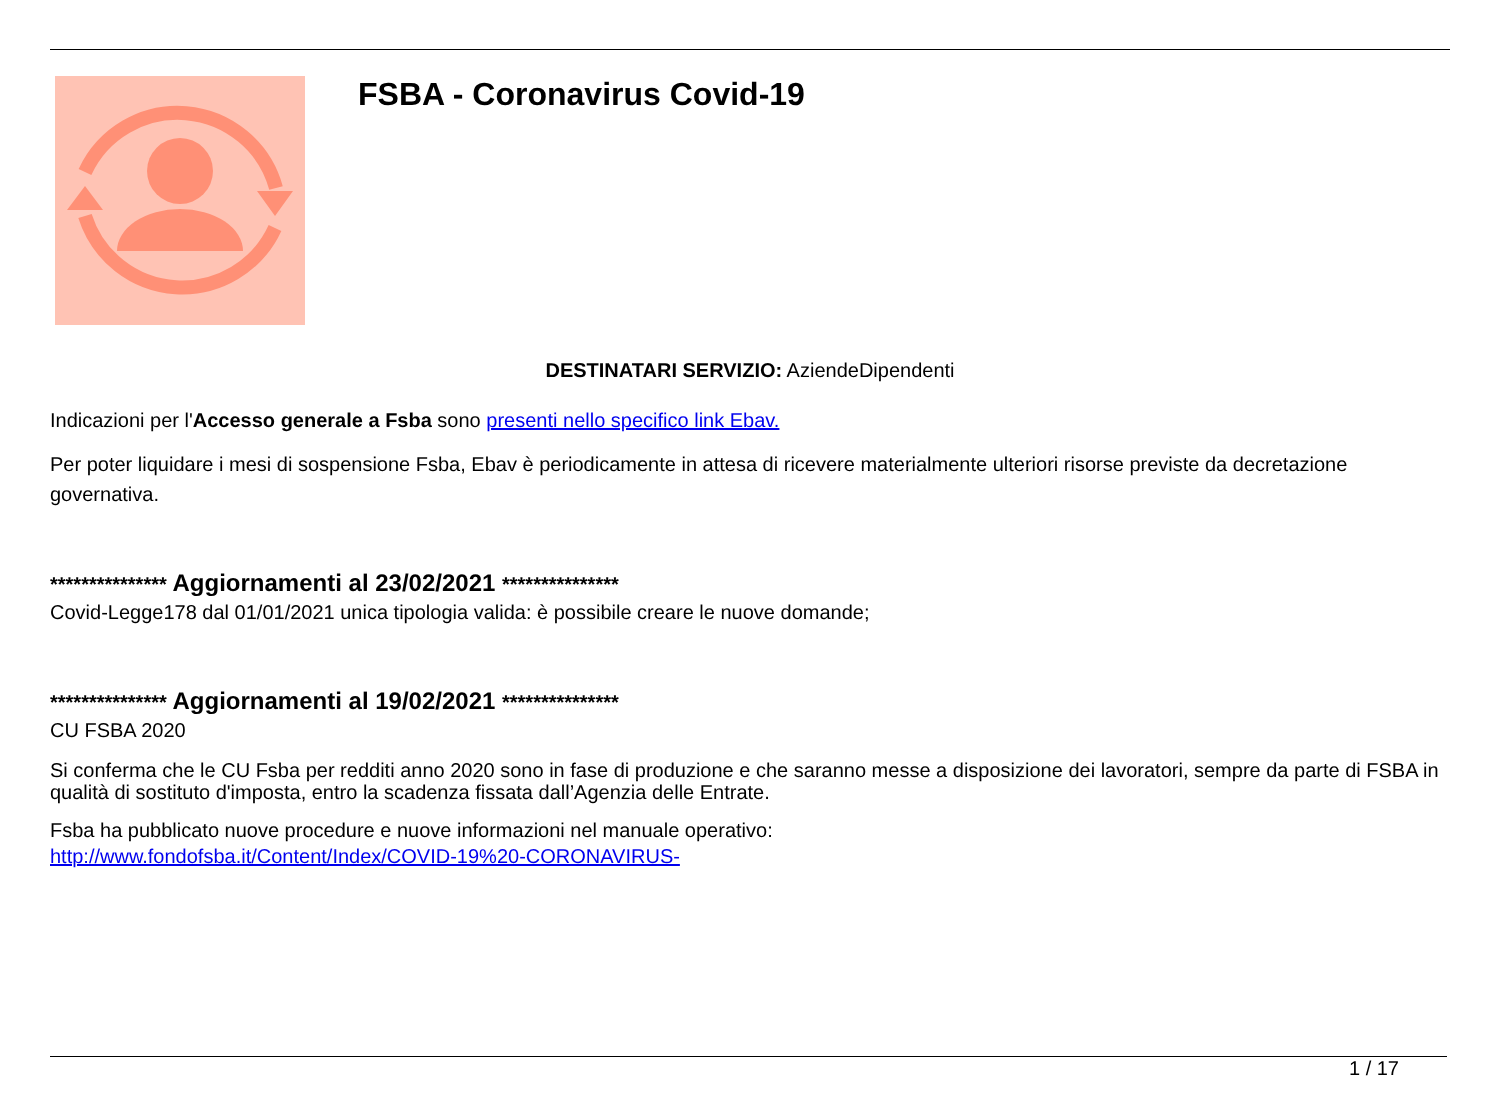FSBA - Coronavirus Covid-19
DESTINATARI SERVIZIO: AziendeDipendenti
Indicazioni per l'Accesso generale a Fsba sono presenti nello specifico link Ebav.
Per poter liquidare i mesi di sospensione Fsba, Ebav è periodicamente in attesa di ricevere materialmente ulteriori risorse previste da decretazione governativa.
*************** Aggiornamenti al 23/02/2021 ***************
Covid-Legge178 dal 01/01/2021 unica tipologia valida: è possibile creare le nuove domande;
*************** Aggiornamenti al 19/02/2021 ***************
CU FSBA 2020
Si conferma che le CU Fsba per redditi anno 2020 sono in fase di produzione e che saranno messe a disposizione dei lavoratori, sempre da parte di FSBA in qualità di sostituto d'imposta, entro la scadenza fissata dall’Agenzia delle Entrate.
Fsba ha pubblicato nuove procedure e nuove informazioni nel manuale operativo:
http://www.fondofsba.it/Content/Index/COVID-19%20-CORONAVIRUS-
1 / 17